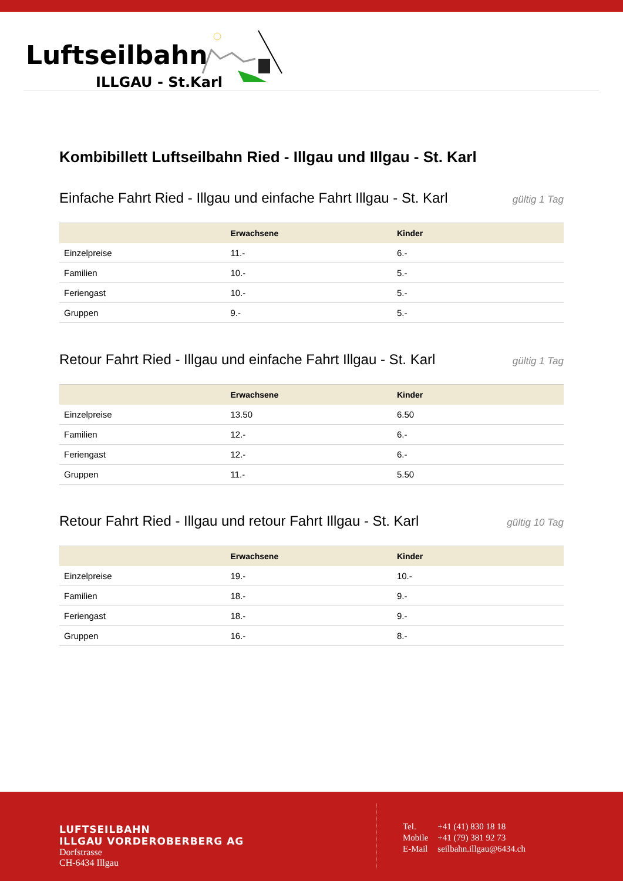Luftseilbahn
ILLGAU - St.Karl
Kombibillett Luftseilbahn Ried - Illgau und Illgau - St. Karl
Einfache Fahrt Ried - Illgau und einfache Fahrt Illgau - St. Karl
gültig 1 Tag
| | Erwachsene | Kinder |
| --- | --- | --- |
| Einzelpreise | 11.- | 6.- |
| Familien | 10.- | 5.- |
| Feriengast | 10.- | 5.- |
| Gruppen | 9.- | 5.- |
Retour Fahrt Ried - Illgau und einfache Fahrt Illgau - St. Karl
gültig 1 Tag
| | Erwachsene | Kinder |
| --- | --- | --- |
| Einzelpreise | 13.50 | 6.50 |
| Familien | 12.- | 6.- |
| Feriengast | 12.- | 6.- |
| Gruppen | 11.- | 5.50 |
Retour Fahrt Ried - Illgau und retour Fahrt Illgau - St. Karl
gültig 10 Tag
| | Erwachsene | Kinder |
| --- | --- | --- |
| Einzelpreise | 19.- | 10.- |
| Familien | 18.- | 9.- |
| Feriengast | 18.- | 9.- |
| Gruppen | 16.- | 8.- |
LUFTSEILBAHN
ILLGAU VORDEROBERBERG AG
Dorfstrasse
CH-6434 Illgau
| Tel. | +41 (41) 830 18 18 |
| Mobile | +41 (79) 381 92 73 |
| E-Mail | seilbahn.illgau@6434.ch |